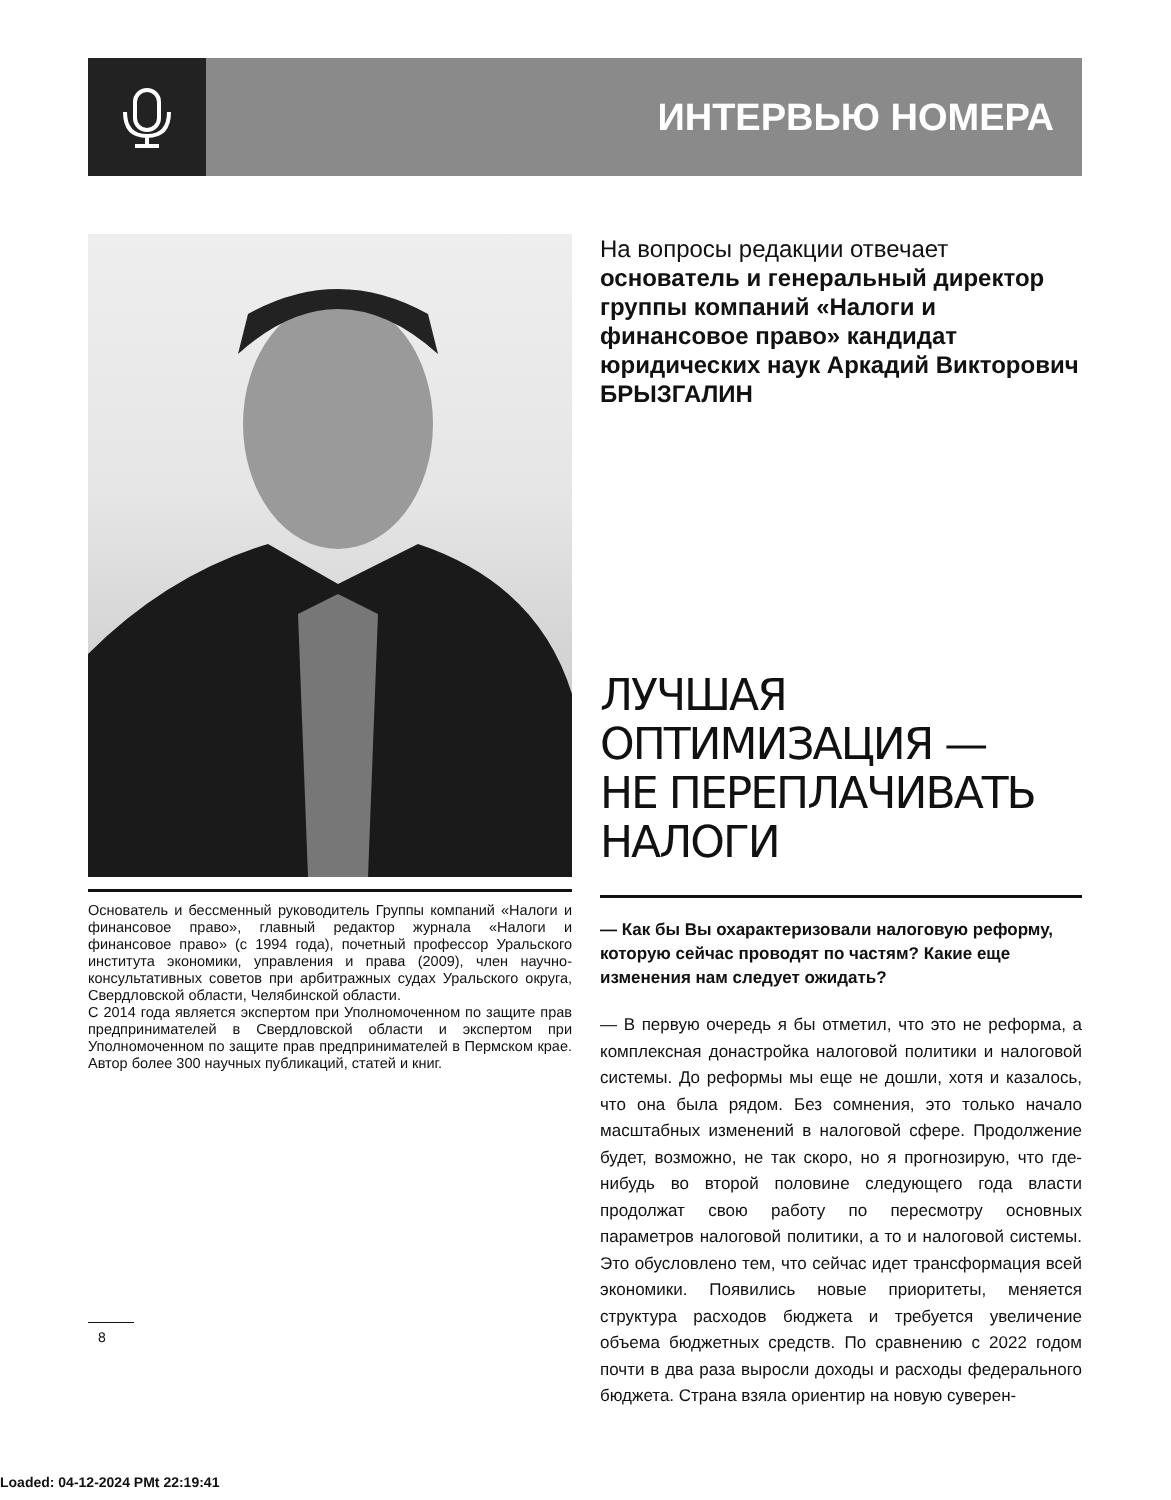ИНТЕРВЬЮ НОМЕРА
Основатель и бессменный руководитель Группы компаний «Налоги и финансовое право», главный редактор журнала «Налоги и финансовое право» (с 1994 года), почетный профессор Уральского института экономики, управления и права (2009), член научно-консультативных советов при арбитражных судах Уральского округа, Свердловской области, Челябинской области.
С 2014 года является экспертом при Уполномоченном по защите прав предпринимателей в Свердловской области и экспертом при Уполномоченном по защите прав предпринимателей в Пермском крае. Автор более 300 научных публикаций, статей и книг.
На вопросы редакции отвечает
основатель и генеральный директор группы компаний «Налоги и финансовое право» кандидат юридических наук Аркадий Викторович БРЫЗГАЛИН
ЛУЧШАЯ
ОПТИМИЗАЦИЯ —
НЕ ПЕРЕПЛАЧИВАТЬ
НАЛОГИ
— Как бы Вы охарактеризовали налоговую реформу, которую сейчас проводят по частям? Какие еще изменения нам следует ожидать?
— В первую очередь я бы отметил, что это не реформа, а комплексная донастройка налоговой политики и налоговой системы. До реформы мы еще не дошли, хотя и казалось, что она была рядом. Без сомнения, это только начало масштабных изменений в налоговой сфере. Продолжение будет, возможно, не так скоро, но я прогнозирую, что где-нибудь во второй половине следующего года власти продолжат свою работу по пересмотру основных параметров налоговой политики, а то и налоговой системы. Это обусловлено тем, что сейчас идет трансформация всей экономики. Появились новые приоритеты, меняется структура расходов бюджета и требуется увеличение объема бюджетных средств. По сравнению с 2022 годом почти в два раза выросли доходы и расходы федерального бюджета. Страна взяла ориентир на новую суверен-
8
Loaded: 04-12-2024 PMt 22:19:41